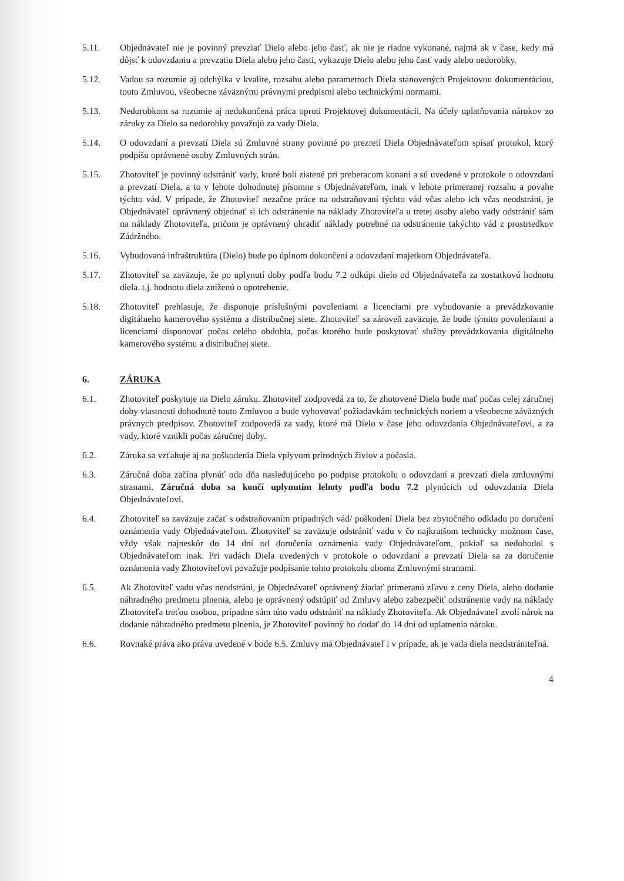5.11. Objednávateľ nie je povinný prevziať Dielo alebo jeho časť, ak nie je riadne vykonané, najmä ak v čase, kedy má dôjsť k odovzdaniu a prevzatiu Diela alebo jeho časti, vykazuje Dielo alebo jeho časť vady alebo nedorobky.
5.12. Vadou sa rozumie aj odchýlka v kvalite, rozsahu alebo parametroch Diela stanovených Projektovou dokumentáciou, touto Zmluvou, všeobecne záväznými právnymi predpismi alebo technickými normami.
5.13. Nedorobkom sa rozumie aj nedokončená práca oproti Projektovej dokumentácii. Na účely uplatňovania nárokov zo záruky za Dielo sa nedorobky považujú za vady Diela.
5.14. O odovzdaní a prevzatí Diela sú Zmluvné strany povinné po prezretí Diela Objednávateľom spísať protokol, ktorý podpíšu oprávnené osoby Zmluvných strán.
5.15. Zhotoviteľ je povinný odstrániť vady, ktoré boli zistené pri preberacom konaní a sú uvedené v protokole o odovzdaní a prevzatí Diela, a to v lehote dohodnutej písomne s Objednávateľom, inak v lehote primeranej rozsahu a povahe týchto vád. V prípade, že Zhotoviteľ nezačne práce na odstraňovaní týchto vád včas alebo ich včas neodstráni, je Objednávateľ oprávnený objednať si ich odstránenie na náklady Zhotoviteľa u tretej osoby alebo vady odstrániť sám na náklady Zhotoviteľa, pričom je oprávnený uhradiť náklady potrebné na odstránenie takýchto vád z prostriedkov Zádržného.
5.16. Vybudovaná infraštruktúra (Dielo) bude po úplnom dokončení a odovzdaní majetkom Objednávateľa.
5.17. Zhotoviteľ sa zaväzuje, že po uplynutí doby podľa bodu 7.2 odkúpi dielo od Objednávateľa za zostatkovú hodnotu diela. t.j. hodnotu diela zníženú o opotrebenie.
5.18. Zhotoviteľ prehlasuje, že disponuje príslušnými povoleniami a licenciami pre vybudovanie a prevádzkovanie digitálneho kamerového systému a distribučnej siete. Zhotoviteľ sa zároveň zaväzuje, že bude týmito povoleniami a licenciami disponovať počas celého obdobia, počas ktorého bude poskytovať služby prevádzkovania digitálneho kamerového systému a distribučnej siete.
6. ZÁRUKA
6.1. Zhotoviteľ poskytuje na Dielo záruku. Zhotoviteľ zodpovedá za to, že zhotovené Dielo bude mať počas celej záručnej doby vlastnosti dohodnuté touto Zmluvou a bude vyhovovať požiadavkám technických noriem a všeobecne záväzných právnych predpisov. Zhotoviteľ zodpovedá za vady, ktoré má Dielo v čase jeho odovzdania Objednávateľovi, a za vady, ktoré vznikli počas záručnej doby.
6.2. Záruka sa vzťahuje aj na poškodenia Diela vplyvom prírodných živlov a počasia.
6.3. Záručná doba začína plynúť odo dňa nasledujúceho po podpise protokolu o odovzdaní a prevzatí diela zmluvnými stranami. Záručná doba sa končí uplynutím lehoty podľa bodu 7.2 plynúcich od odovzdania Diela Objednávateľovi.
6.4. Zhotoviteľ sa zaväzuje začať s odstraňovaním prípadných vád/ poškodení Diela bez zbytočného odkladu po doručení oznámenia vady Objednávateľom. Zhotoviteľ sa zaväzuje odstrániť vadu v čo najkratšom technicky možnom čase, vždy však najneskôr do 14 dní od doručenia oznámenia vady Objednávateľom, pokiaľ sa nedohodol s Objednávateľom inak. Pri vadách Diela uvedených v protokole o odovzdaní a prevzatí Diela sa za doručenie oznámenia vady Zhotoviteľovi považuje podpísanie tohto protokolu oboma Zmluvnými stranami.
6.5. Ak Zhotoviteľ vadu včas neodstráni, je Objednávateľ oprávnený žiadať primeranú zľavu z ceny Diela, alebo dodanie náhradného predmetu plnenia, alebo je oprávnený odstúpiť od Zmluvy alebo zabezpečiť odstránenie vady na náklady Zhotoviteľa treťou osobou, prípadne sám túto vadu odstrániť na náklady Zhotoviteľa. Ak Objednávateľ zvolí nárok na dodanie náhradného predmetu plnenia, je Zhotoviteľ povinný ho dodať do 14 dní od uplatnenia nároku.
6.6. Rovnaké práva ako práva uvedené v bode 6.5. Zmluvy má Objednávateľ i v prípade, ak je vada diela neodstrániteľná.
4